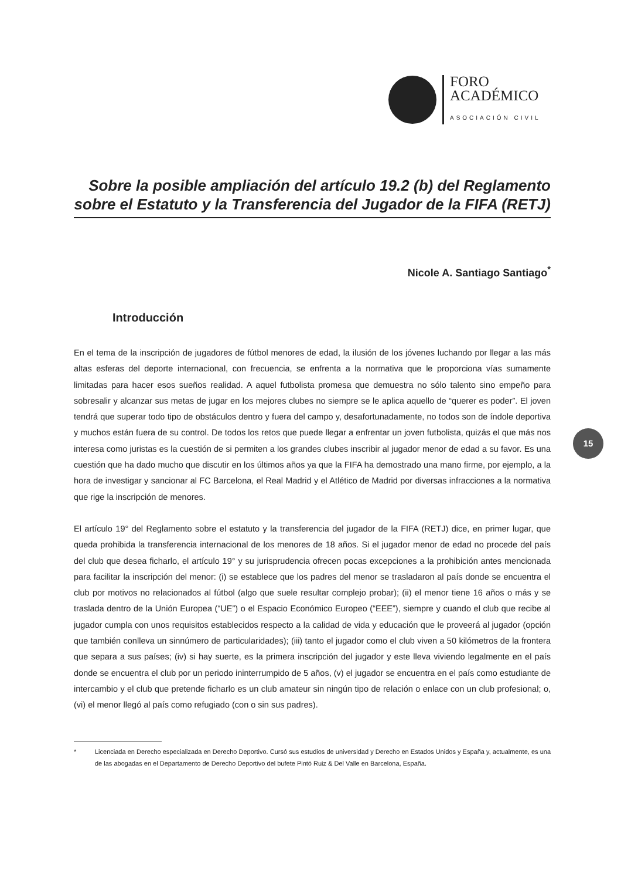FORO
ACADÉMICO
ASOCIACIÓN CIVIL
Sobre la posible ampliación del artículo 19.2 (b) del Reglamento sobre el Estatuto y la Transferencia del Jugador de la FIFA (RETJ)
Nicole A. Santiago Santiago<sup>*</sup>
Introducción
En el tema de la inscripción de jugadores de fútbol menores de edad, la ilusión de los jóvenes luchando por llegar a las más altas esferas del deporte internacional, con frecuencia, se enfrenta a la normativa que le proporciona vías sumamente limitadas para hacer esos sueños realidad. A aquel futbolista promesa que demuestra no sólo talento sino empeño para sobresalir y alcanzar sus metas de jugar en los mejores clubes no siempre se le aplica aquello de “querer es poder”. El joven tendrá que superar todo tipo de obstáculos dentro y fuera del campo y, desafortunadamente, no todos son de índole deportiva y muchos están fuera de su control. De todos los retos que puede llegar a enfrentar un joven futbolista, quizás el que más nos interesa como juristas es la cuestión de si permiten a los grandes clubes inscribir al jugador menor de edad a su favor. Es una cuestión que ha dado mucho que discutir en los últimos años ya que la FIFA ha demostrado una mano firme, por ejemplo, a la hora de investigar y sancionar al FC Barcelona, el Real Madrid y el Atlético de Madrid por diversas infracciones a la normativa que rige la inscripción de menores.
El artículo 19° del Reglamento sobre el estatuto y la transferencia del jugador de la FIFA (RETJ) dice, en primer lugar, que queda prohibida la transferencia internacional de los menores de 18 años. Si el jugador menor de edad no procede del país del club que desea ficharlo, el artículo 19° y su jurisprudencia ofrecen pocas excepciones a la prohibición antes mencionada para facilitar la inscripción del menor: (i) se establece que los padres del menor se trasladaron al país donde se encuentra el club por motivos no relacionados al fútbol (algo que suele resultar complejo probar); (ii) el menor tiene 16 años o más y se traslada dentro de la Unión Europea (“UE”) o el Espacio Económico Europeo (“EEE”), siempre y cuando el club que recibe al jugador cumpla con unos requisitos establecidos respecto a la calidad de vida y educación que le proveerá al jugador (opción que también conlleva un sinnúmero de particularidades); (iii) tanto el jugador como el club viven a 50 kilómetros de la frontera que separa a sus países; (iv) si hay suerte, es la primera inscripción del jugador y este lleva viviendo legalmente en el país donde se encuentra el club por un periodo ininterrumpido de 5 años, (v) el jugador se encuentra en el país como estudiante de intercambio y el club que pretende ficharlo es un club amateur sin ningún tipo de relación o enlace con un club profesional; o, (vi) el menor llegó al país como refugiado (con o sin sus padres).
15
* Licenciada en Derecho especializada en Derecho Deportivo. Cursó sus estudios de universidad y Derecho en Estados Unidos y España y, actualmente, es una de las abogadas en el Departamento de Derecho Deportivo del bufete Pintó Ruiz & Del Valle en Barcelona, España.